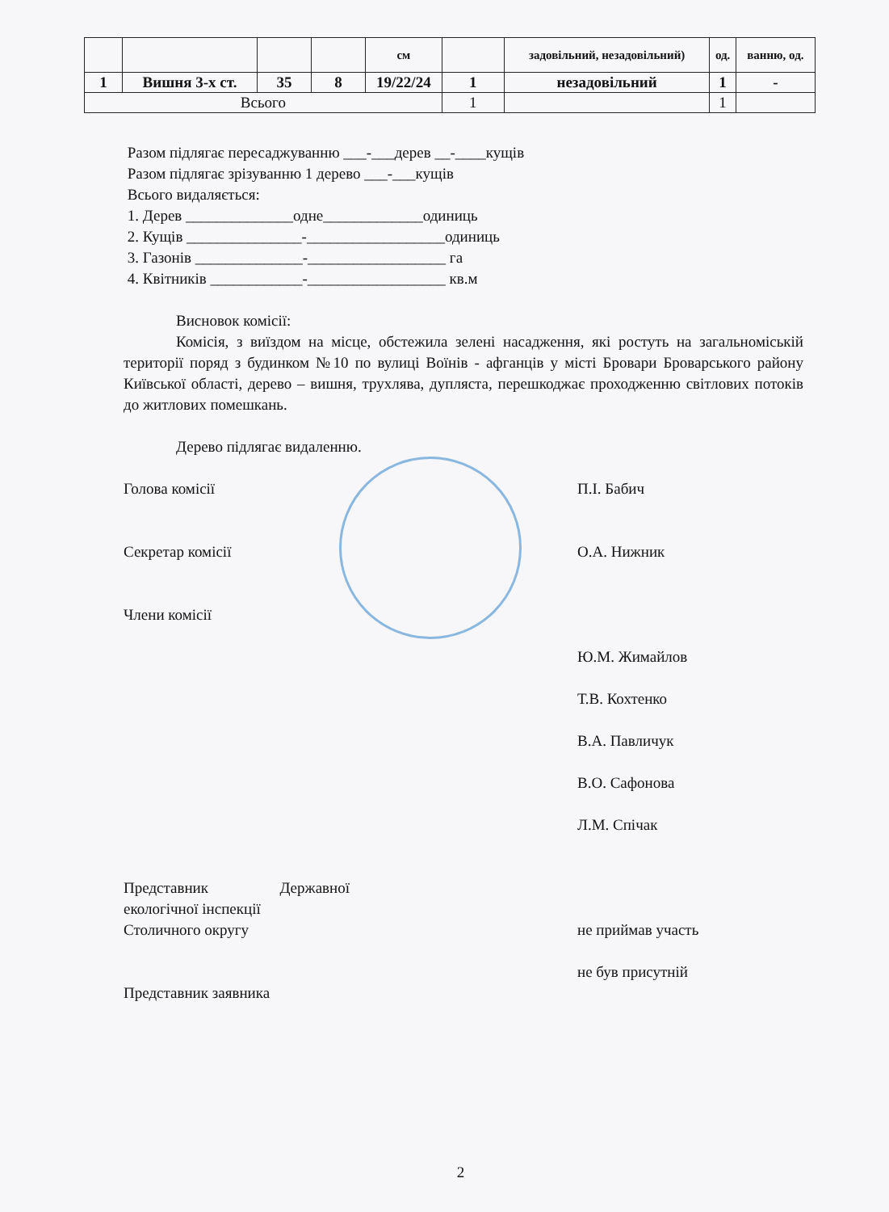| | | | | см | | задовільний, незадовільний) | од. | ванню, од. |
| 1 | Вишня 3-х ст. | 35 | 8 | 19/22/24 | 1 | незадовільний | 1 | - |
| Всього | | | | | 1 | | 1 | |
Разом підлягає пересаджуванню ___-___дерев __-____кущів
Разом підлягає зрізуванню 1 дерево ___-___кущів
Всього видаляється:
1. Дерев ______________одне_____________одиниць
2. Кущів _______________-__________________одиниць
3. Газонів ______________-__________________ га
4. Квітників ____________-__________________ кв.м
Висновок комісії:
Комісія, з виїздом на місце, обстежила зелені насадження, які ростуть на загальноміській території поряд з будинком №10 по вулиці Воїнів - афганців у місті Бровари Броварського району Київської області, дерево – вишня, трухлява, дупляста, перешкоджає проходженню світлових потоків до житлових помешкань.
Дерево підлягає видаленню.
Голова комісії П.І. Бабич
Секретар комісії О.А. Нижник
Члени комісії
Ю.М. Жимайлов
Т.В. Кохтенко
В.А. Павличук
В.О. Сафонова
Л.М. Спічак
Представник Державної екологічної інспекції
Столичного округу не приймав участь
не був присутній
Представник заявника
2